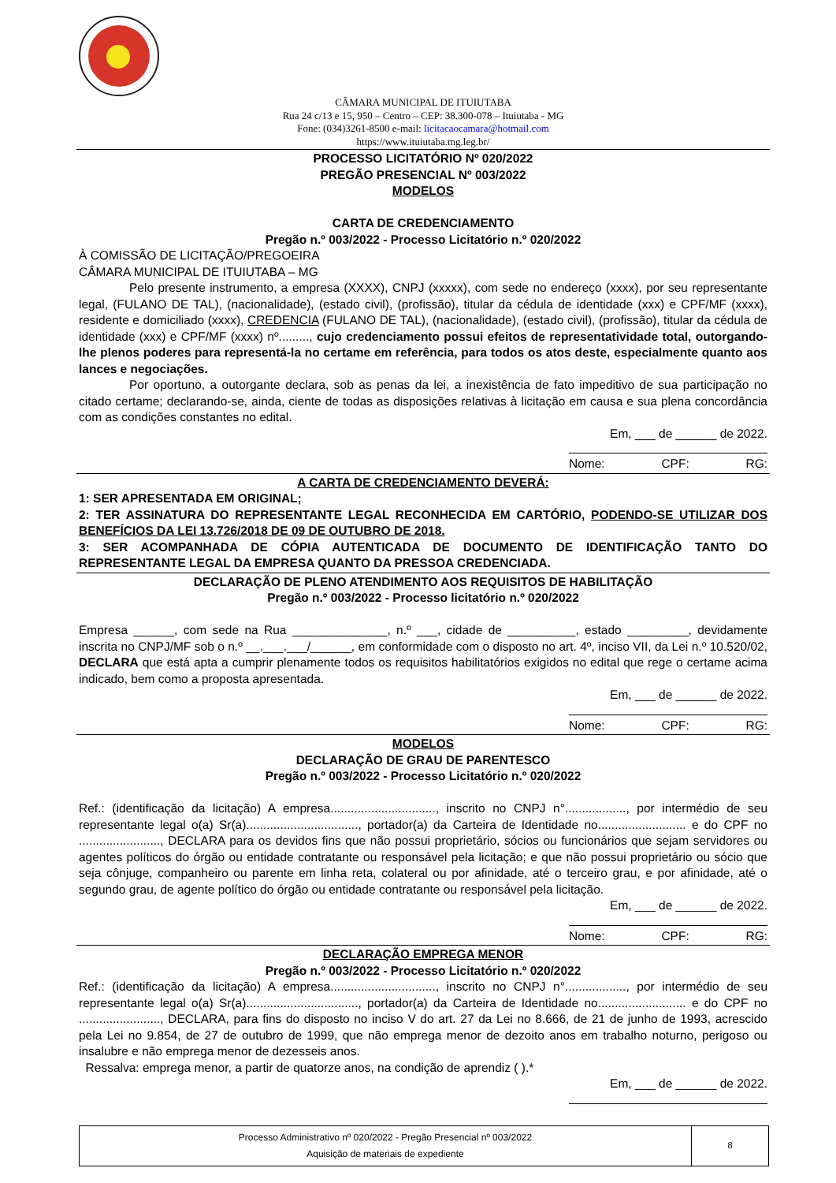CÂMARA MUNICIPAL DE ITUIUTABA
Rua 24 c/13 e 15, 950 – Centro – CEP: 38.300-078 – Ituiutaba - MG
Fone: (034)3261-8500 e-mail: licitacaocamara@hotmail.com
https://www.ituiutaba.mg.leg.br/
PROCESSO LICITATÓRIO Nº 020/2022
PREGÃO PRESENCIAL Nº 003/2022
MODELOS
CARTA DE CREDENCIAMENTO
Pregão n.º 003/2022 - Processo Licitatório n.º 020/2022
À COMISSÃO DE LICITAÇÃO/PREGOEIRA
CÂMARA MUNICIPAL DE ITUIUTABA – MG
Pelo presente instrumento, a empresa (XXXX), CNPJ (xxxxx), com sede no endereço (xxxx), por seu representante legal, (FULANO DE TAL), (nacionalidade), (estado civil), (profissão), titular da cédula de identidade (xxx) e CPF/MF (xxxx), residente e domiciliado (xxxx), CREDENCIA (FULANO DE TAL), (nacionalidade), (estado civil), (profissão), titular da cédula de identidade (xxx) e CPF/MF (xxxx) nº........., cujo credenciamento possui efeitos de representatividade total, outorgando-lhe plenos poderes para representá-la no certame em referência, para todos os atos deste, especialmente quanto aos lances e negociações.
Por oportuno, a outorgante declara, sob as penas da lei, a inexistência de fato impeditivo de sua participação no citado certame; declarando-se, ainda, ciente de todas as disposições relativas à licitação em causa e sua plena concordância com as condições constantes no edital.
Em, ___ de ______ de 2022.
Nome: CPF: RG:
A CARTA DE CREDENCIAMENTO DEVERÁ:
1: SER APRESENTADA EM ORIGINAL;
2: TER ASSINATURA DO REPRESENTANTE LEGAL RECONHECIDA EM CARTÓRIO, PODENDO-SE UTILIZAR DOS BENEFÍCIOS DA LEI 13.726/2018 DE 09 DE OUTUBRO DE 2018.
3: SER ACOMPANHADA DE CÓPIA AUTENTICADA DE DOCUMENTO DE IDENTIFICAÇÃO TANTO DO REPRESENTANTE LEGAL DA EMPRESA QUANTO DA PRESSOA CREDENCIADA.
DECLARAÇÃO DE PLENO ATENDIMENTO AOS REQUISITOS DE HABILITAÇÃO
Pregão n.º 003/2022 - Processo licitatório n.º 020/2022
Empresa ______, com sede na Rua ______________, n.º ___, cidade de __________, estado _________, devidamente inscrita no CNPJ/MF sob o n.º __.___.___/______, em conformidade com o disposto no art. 4º, inciso VII, da Lei n.º 10.520/02, DECLARA que está apta a cumprir plenamente todos os requisitos habilitatórios exigidos no edital que rege o certame acima indicado, bem como a proposta apresentada.
Em, ___ de ______ de 2022.
Nome: CPF: RG:
MODELOS
DECLARAÇÃO DE GRAU DE PARENTESCO
Pregão n.º 003/2022 - Processo Licitatório n.º 020/2022
Ref.: (identificação da licitação) A empresa..............................., inscrito no CNPJ n°.................., por intermédio de seu representante legal o(a) Sr(a)................................., portador(a) da Carteira de Identidade no.......................... e do CPF no ........................, DECLARA para os devidos fins que não possui proprietário, sócios ou funcionários que sejam servidores ou agentes políticos do órgão ou entidade contratante ou responsável pela licitação; e que não possui proprietário ou sócio que seja cônjuge, companheiro ou parente em linha reta, colateral ou por afinidade, até o terceiro grau, e por afinidade, até o segundo grau, de agente político do órgão ou entidade contratante ou responsável pela licitação.
Em, ___ de ______ de 2022.
Nome: CPF: RG:
DECLARAÇÃO EMPREGA MENOR
Pregão n.º 003/2022 - Processo Licitatório n.º 020/2022
Ref.: (identificação da licitação) A empresa..............................., inscrito no CNPJ n°.................., por intermédio de seu representante legal o(a) Sr(a)................................., portador(a) da Carteira de Identidade no.......................... e do CPF no ........................, DECLARA, para fins do disposto no inciso V do art. 27 da Lei no 8.666, de 21 de junho de 1993, acrescido pela Lei no 9.854, de 27 de outubro de 1999, que não emprega menor de dezoito anos em trabalho noturno, perigoso ou insalubre e não emprega menor de dezesseis anos.
Ressalva: emprega menor, a partir de quatorze anos, na condição de aprendiz ( ).*
Em, ___ de ______ de 2022.
| Processo Administrativo nº 020/2022 - Pregão Presencial nº 003/2022 Aquisição de materiais de expediente | 8 |